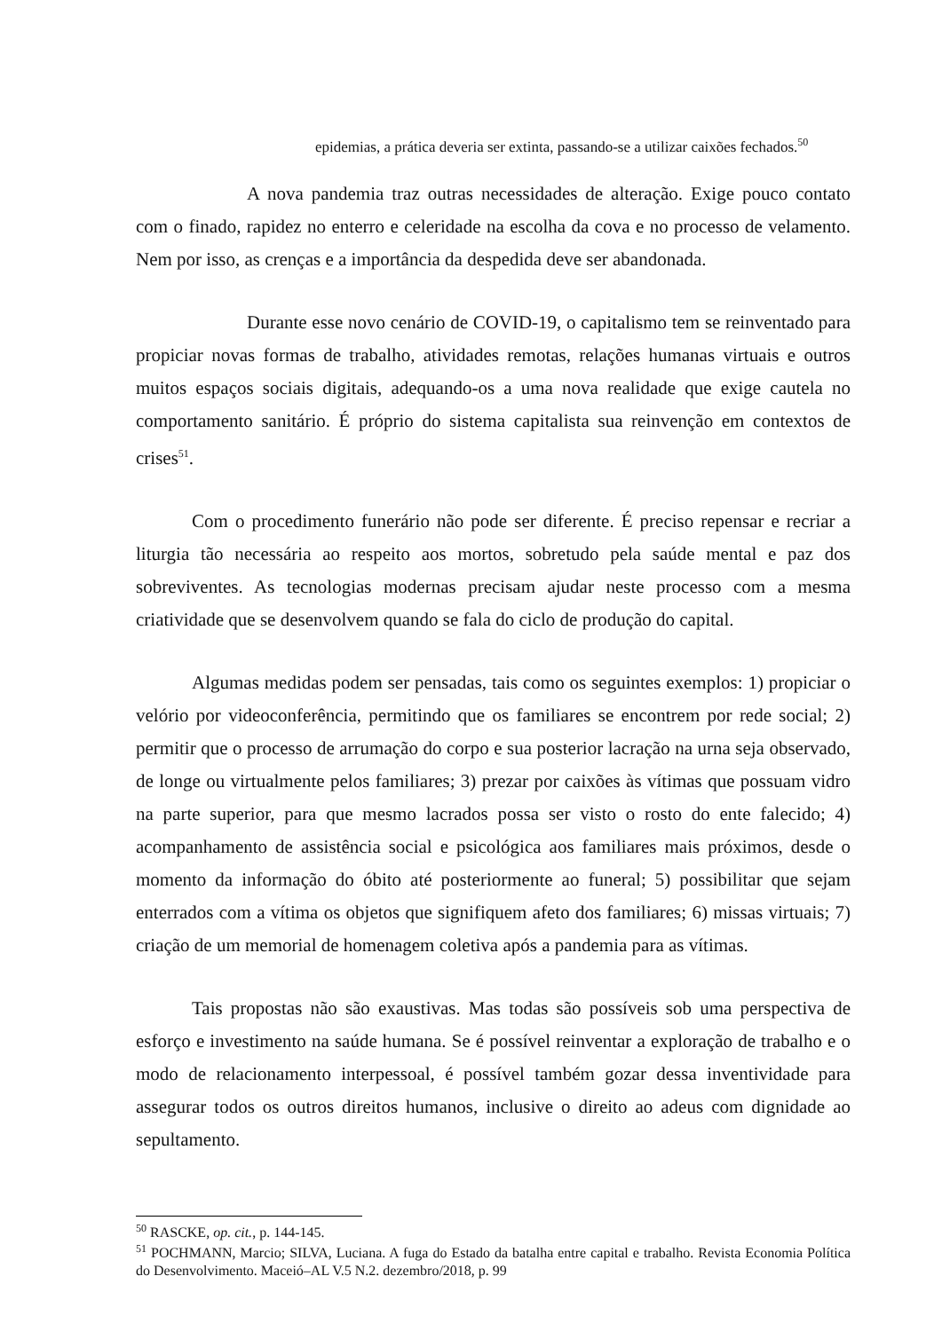epidemias, a prática deveria ser extinta, passando-se a utilizar caixões fechados.<sup>50</sup>
A nova pandemia traz outras necessidades de alteração. Exige pouco contato com o finado, rapidez no enterro e celeridade na escolha da cova e no processo de velamento. Nem por isso, as crenças e a importância da despedida deve ser abandonada.
Durante esse novo cenário de COVID-19, o capitalismo tem se reinventado para propiciar novas formas de trabalho, atividades remotas, relações humanas virtuais e outros muitos espaços sociais digitais, adequando-os a uma nova realidade que exige cautela no comportamento sanitário. É próprio do sistema capitalista sua reinvenção em contextos de crises<sup>51</sup>.
Com o procedimento funerário não pode ser diferente. É preciso repensar e recriar a liturgia tão necessária ao respeito aos mortos, sobretudo pela saúde mental e paz dos sobreviventes. As tecnologias modernas precisam ajudar neste processo com a mesma criatividade que se desenvolvem quando se fala do ciclo de produção do capital.
Algumas medidas podem ser pensadas, tais como os seguintes exemplos: 1) propiciar o velório por videoconferência, permitindo que os familiares se encontrem por rede social; 2) permitir que o processo de arrumação do corpo e sua posterior lacração na urna seja observado, de longe ou virtualmente pelos familiares; 3) prezar por caixões às vítimas que possuam vidro na parte superior, para que mesmo lacrados possa ser visto o rosto do ente falecido; 4) acompanhamento de assistência social e psicológica aos familiares mais próximos, desde o momento da informação do óbito até posteriormente ao funeral; 5) possibilitar que sejam enterrados com a vítima os objetos que signifiquem afeto dos familiares; 6) missas virtuais; 7) criação de um memorial de homenagem coletiva após a pandemia para as vítimas.
Tais propostas não são exaustivas. Mas todas são possíveis sob uma perspectiva de esforço e investimento na saúde humana. Se é possível reinventar a exploração de trabalho e o modo de relacionamento interpessoal, é possível também gozar dessa inventividade para assegurar todos os outros direitos humanos, inclusive o direito ao adeus com dignidade ao sepultamento.
<sup>50</sup> RASCKE, op. cit., p. 144-145.
<sup>51</sup> POCHMANN, Marcio; SILVA, Luciana. A fuga do Estado da batalha entre capital e trabalho. Revista Economia Política do Desenvolvimento. Maceió–AL V.5 N.2. dezembro/2018, p. 99